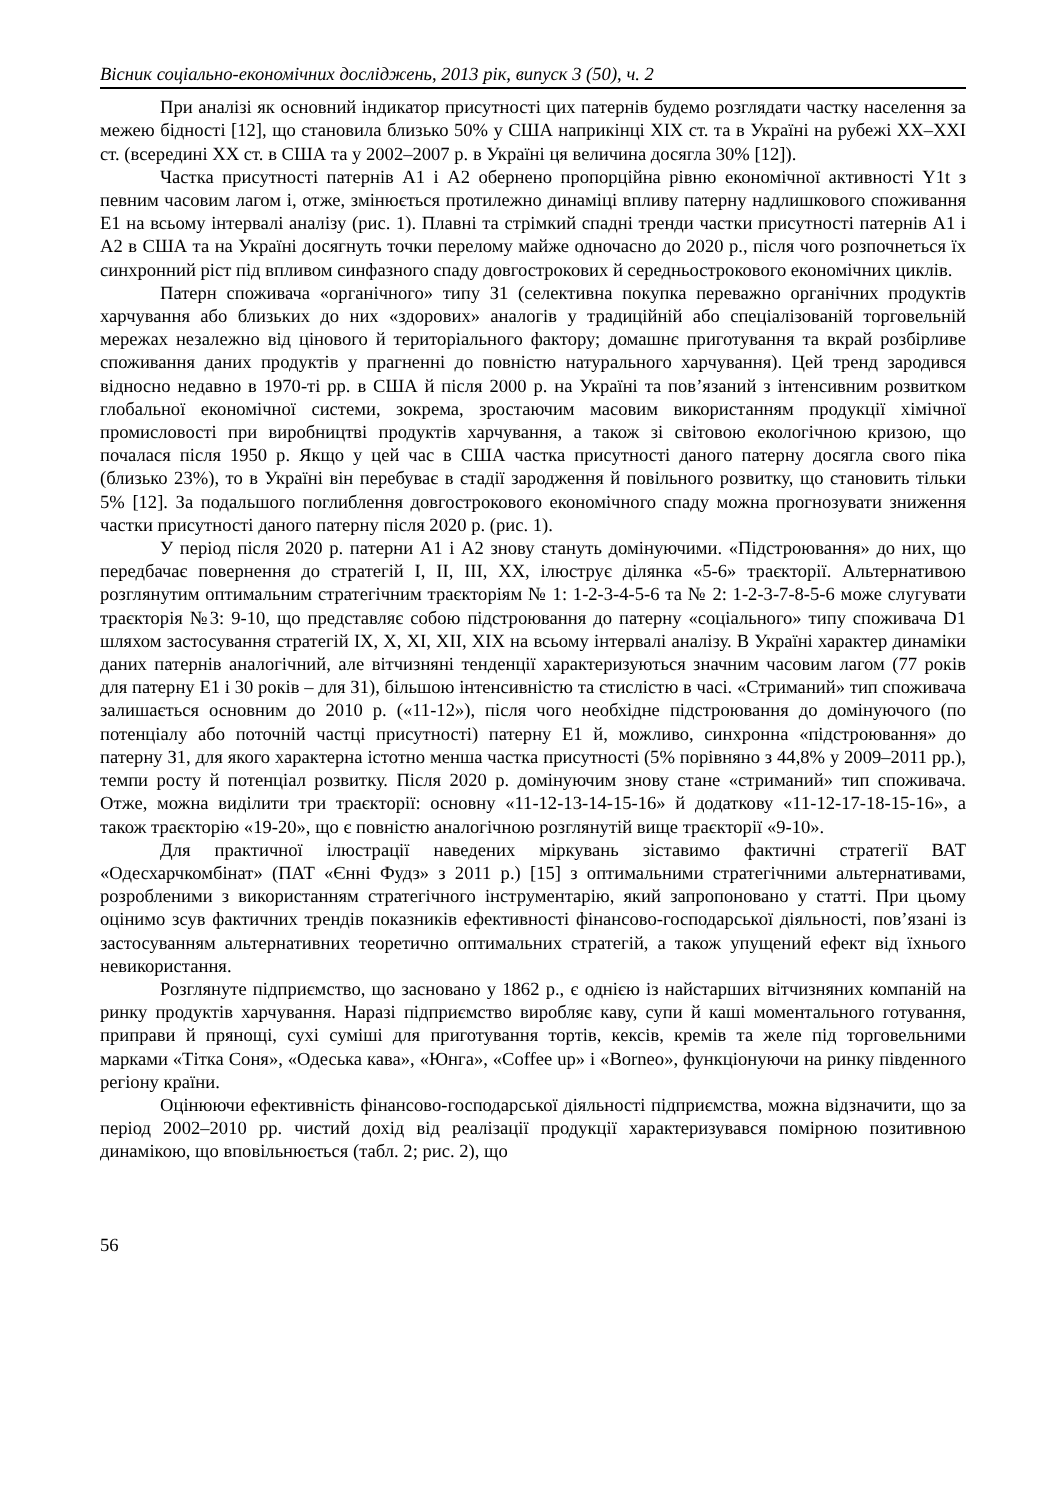Вісник соціально-економічних досліджень, 2013 рік, випуск 3 (50), ч. 2
При аналізі як основний індикатор присутності цих патернів будемо розглядати частку населення за межею бідності [12], що становила близько 50% у США наприкінці XIX ст. та в Україні на рубежі XX–XXI ст. (всередині XX ст. в США та у 2002–2007 р. в Україні ця величина досягла 30% [12]).
Частка присутності патернів А1 і А2 обернено пропорційна рівню економічної активності Y1t з певним часовим лагом і, отже, змінюється протилежно динаміці впливу патерну надлишкового споживання Е1 на всьому інтервалі аналізу (рис. 1). Плавні та стрімкий спадні тренди частки присутності патернів А1 і А2 в США та на Україні досягнуть точки перелому майже одночасно до 2020 р., після чого розпочнеться їх синхронний ріст під впливом синфазного спаду довгострокових й середньострокового економічних циклів.
Патерн споживача «органічного» типу З1 (селективна покупка переважно органічних продуктів харчування або близьких до них «здорових» аналогів у традиційній або спеціалізованій торговельній мережах незалежно від цінового й територіального фактору; домашнє приготування та вкрай розбірливе споживання даних продуктів у прагненні до повністю натурального харчування). Цей тренд зародився відносно недавно в 1970-ті рр. в США й після 2000 р. на Україні та пов’язаний з інтенсивним розвитком глобальної економічної системи, зокрема, зростаючим масовим використанням продукції хімічної промисловості при виробництві продуктів харчування, а також зі світовою екологічною кризою, що почалася після 1950 р. Якщо у цей час в США частка присутності даного патерну досягла свого піка (близько 23%), то в Україні він перебуває в стадії зародження й повільного розвитку, що становить тільки 5% [12]. За подальшого поглиблення довгострокового економічного спаду можна прогнозувати зниження частки присутності даного патерну після 2020 р. (рис. 1).
У період після 2020 р. патерни А1 і А2 знову стануть домінуючими. «Підстроювання» до них, що передбачає повернення до стратегій I, II, III, XX, ілюструє ділянка «5-6» траєкторії. Альтернативою розглянутим оптимальним стратегічним траєкторіям № 1: 1-2-3-4-5-6 та № 2: 1-2-3-7-8-5-6 може слугувати траєкторія №3: 9-10, що представляє собою підстроювання до патерну «соціального» типу споживача D1 шляхом застосування стратегій IX, X, XI, XII, XIX на всьому інтервалі аналізу. В Україні характер динаміки даних патернів аналогічний, але вітчизняні тенденції характеризуються значним часовим лагом (77 років для патерну Е1 і 30 років – для З1), більшою інтенсивністю та стислістю в часі. «Стриманий» тип споживача залишається основним до 2010 р. («11-12»), після чого необхідне підстроювання до домінуючого (по потенціалу або поточній частці присутності) патерну Е1 й, можливо, синхронна «підстроювання» до патерну З1, для якого характерна істотно менша частка присутності (5% порівняно з 44,8% у 2009–2011 рр.), темпи росту й потенціал розвитку. Після 2020 р. домінуючим знову стане «стриманий» тип споживача. Отже, можна виділити три траєкторії: основну «11-12-13-14-15-16» й додаткову «11-12-17-18-15-16», а також траєкторію «19-20», що є повністю аналогічною розглянутій вище траєкторії «9-10».
Для практичної ілюстрації наведених міркувань зіставимо фактичні стратегії ВАТ «Одесхарчкомбінат» (ПАТ «Єнні Фудз» з 2011 р.) [15] з оптимальними стратегічними альтернативами, розробленими з використанням стратегічного інструментарію, який запропоновано у статті. При цьому оцінимо зсув фактичних трендів показників ефективності фінансово-господарської діяльності, пов’язані із застосуванням альтернативних теоретично оптимальних стратегій, а також упущений ефект від їхнього невикористання.
Розглянуте підприємство, що засновано у 1862 р., є однією із найстарших вітчизняних компаній на ринку продуктів харчування. Наразі підприємство виробляє каву, супи й каші моментального готування, приправи й прянощі, сухі суміші для приготування тортів, кексів, кремів та желе під торговельними марками «Тітка Соня», «Одеська кава», «Юнга», «Coffee up» і «Borneo», функціонуючи на ринку південного регіону країни.
Оцінюючи ефективність фінансово-господарської діяльності підприємства, можна відзначити, що за період 2002–2010 рр. чистий дохід від реалізації продукції характеризувався помірною позитивною динамікою, що вповільнюється (табл. 2; рис. 2), що
56